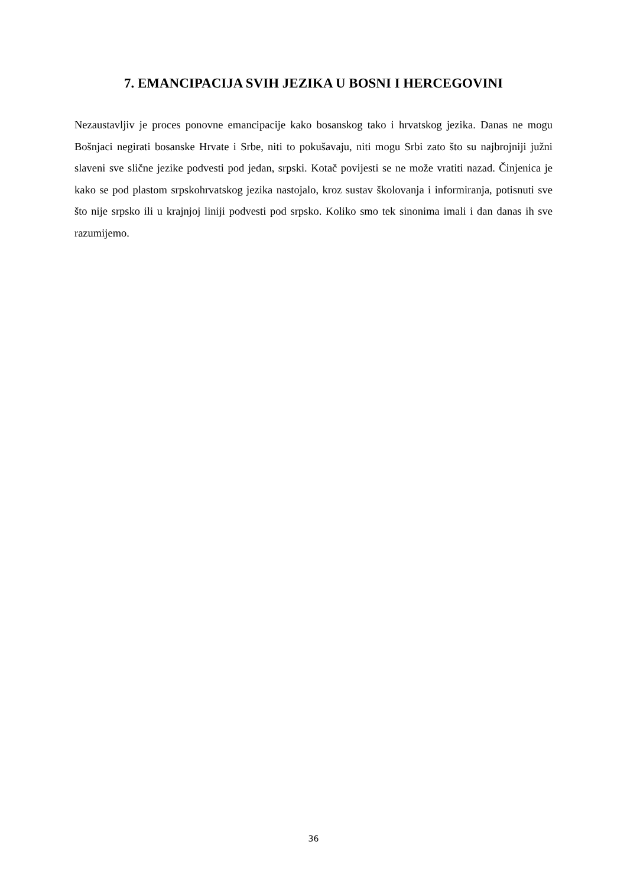7. EMANCIPACIJA SVIH JEZIKA U BOSNI I HERCEGOVINI
Nezaustavljiv je proces ponovne emancipacije kako bosanskog tako i hrvatskog jezika. Danas ne mogu Bošnjaci negirati bosanske Hrvate i Srbe, niti to pokušavaju, niti mogu Srbi zato što su najbrojniji južni slaveni sve slične jezike podvesti pod jedan, srpski. Kotač povijesti se ne može vratiti nazad. Činjenica je kako se pod plastom srpskohrvatskog jezika nastojalo, kroz sustav školovanja i informiranja, potisnuti sve što nije srpsko ili u krajnjoj liniji podvesti pod srpsko. Koliko smo tek sinonima imali i dan danas ih sve razumijemo.
36